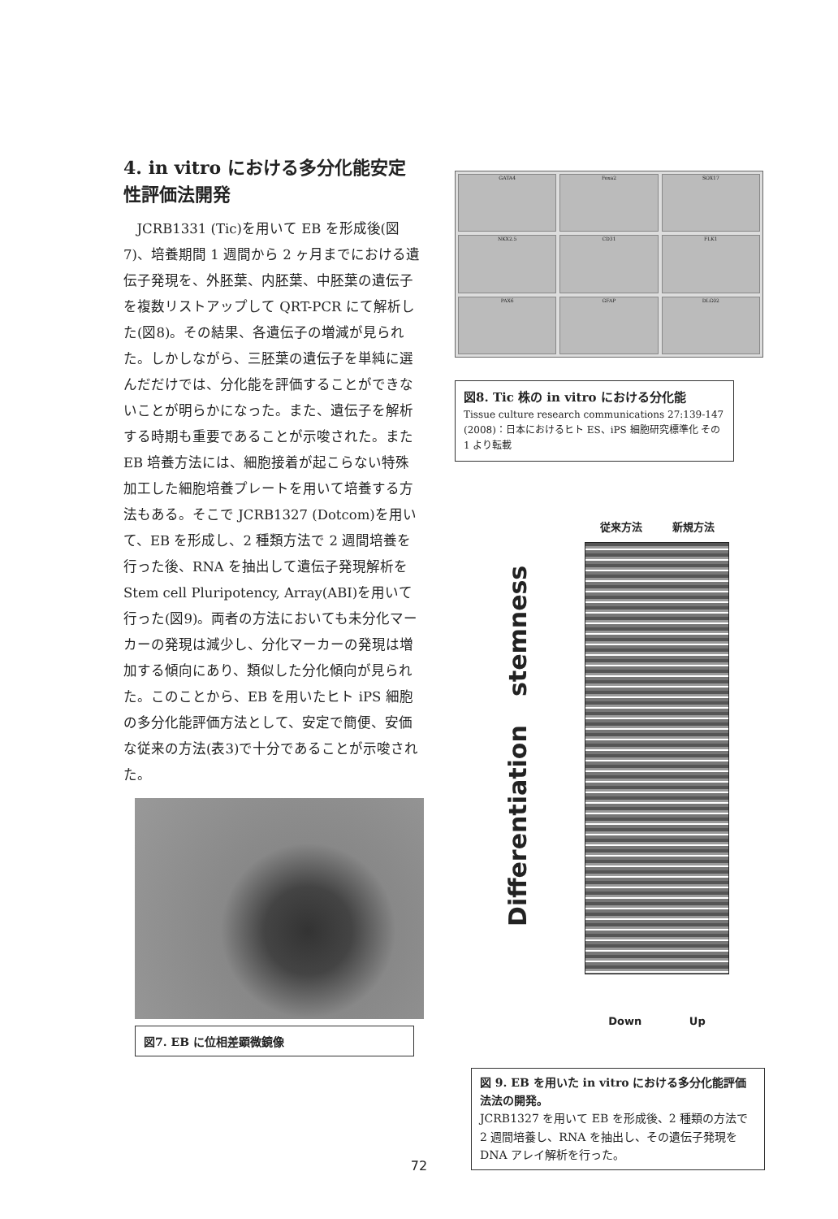4. in vitro における多分化能安定性評価法開発
JCRB1331 (Tic)を用いて EB を形成後(図7)、培養期間 1 週間から 2 ヶ月までにおける遺伝子発現を、外胚葉、内胚葉、中胚葉の遺伝子を複数リストアップして QRT-PCR にて解析した(図8)。その結果、各遺伝子の増減が見られた。しかしながら、三胚葉の遺伝子を単純に選んだだけでは、分化能を評価することができないことが明らかになった。また、遺伝子を解析する時期も重要であることが示唆された。また EB 培養方法には、細胞接着が起こらない特殊加工した細胞培養プレートを用いて培養する方法もある。そこで JCRB1327 (Dotcom)を用いて、EB を形成し、2 種類方法で 2 週間培養を行った後、RNA を抽出して遺伝子発現解析を Stem cell Pluripotency, Array(ABI)を用いて行った(図9)。両者の方法においても未分化マーカーの発現は減少し、分化マーカーの発現は増加する傾向にあり、類似した分化傾向が見られた。このことから、EB を用いたヒト iPS 細胞の多分化能評価方法として、安定で簡便、安価な従来の方法(表3)で十分であることが示唆された。
図7. EB に位相差顕微鏡像
GATA4 Foxa2 SOX17
NKX2.5 CD31 FLK1
PAX6 GFAP DLG02
図8. Tic 株の in vitro における分化能
Tissue culture research communications 27:139-147 (2008)：日本におけるヒト ES、iPS 細胞研究標準化 その1 より転載
Differentiation stemness
従来方法 新規方法
Down Up
図 9. EB を用いた in vitro における多分化能評価法法の開発。
JCRB1327 を用いて EB を形成後、2 種類の方法で 2 週間培養し、RNA を抽出し、その遺伝子発現を DNA アレイ解析を行った。
72